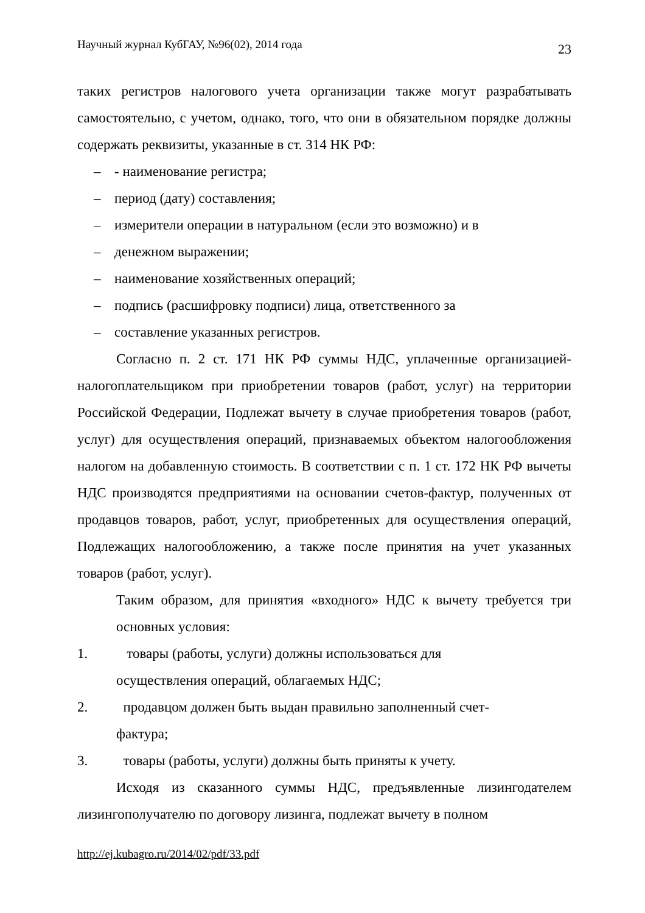Научный журнал КубГАУ, №96(02), 2014 года 23
таких регистров налогового учета организации также могут разрабатывать самостоятельно, с учетом, однако, того, что они в обязательном порядке должны содержать реквизиты, указанные в ст. 314 НК РФ:
– - наименование регистра;
– период (дату) составления;
– измерители операции в натуральном (если это возможно) и в
– денежном выражении;
– наименование хозяйственных операций;
– подпись (расшифровку подписи) лица, ответственного за
– составление указанных регистров.
Согласно п. 2 ст. 171 НК РФ суммы НДС, уплаченные организацией-налогоплательщиком при приобретении товаров (работ, услуг) на территории Российской Федерации, Подлежат вычету в случае приобретения товаров (работ, услуг) для осуществления операций, признаваемых объектом налогообложения налогом на добавленную стоимость. В соответствии с п. 1 ст. 172 НК РФ вычеты НДС производятся предприятиями на основании счетов-фактур, полученных от продавцов товаров, работ, услуг, приобретенных для осуществления операций, Подлежащих налогообложению, а также после принятия на учет указанных товаров (работ, услуг).
Таким образом, для принятия «входного» НДС к вычету требуется три основных условия:
1. товары (работы, услуги) должны использоваться для
осуществления операций, облагаемых НДС;
2. продавцом должен быть выдан правильно заполненный счет-
фактура;
3. товары (работы, услуги) должны быть приняты к учету.
Исходя из сказанного суммы НДС, предъявленные лизингодателем лизингополучателю по договору лизинга, подлежат вычету в полном
http://ej.kubagro.ru/2014/02/pdf/33.pdf